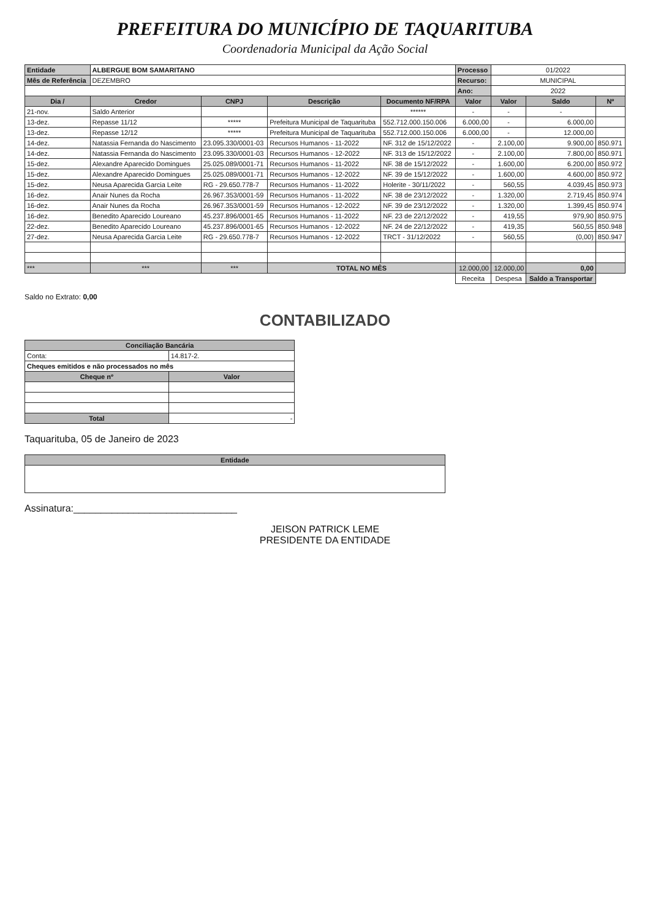PREFEITURA DO MUNICÍPIO DE TAQUARITUBA
Coordenadoria Municipal da Ação Social
| Entidade | ALBERGUE BOM SAMARITANO | | | | Processo | 01/2022 | | |
| Mês de Referência | DEZEMBRO | | | | Recurso: | MUNICIPAL | | |
| | | | | | Ano: | 2022 | | |
| Dia / | Credor | CNPJ | Descrição | Documento NF/RPA | Valor | Valor | Saldo | Nº |
| 21-nov. | Saldo Anterior | | | ****** | - | - | - | |
| 13-dez. | Repasse 11/12 | ***** | Prefeitura Municipal de Taquarituba | 552.712.000.150.006 | 6.000,00 | - | 6.000,00 | |
| 13-dez. | Repasse 12/12 | ***** | Prefeitura Municipal de Taquarituba | 552.712.000.150.006 | 6.000,00 | - | 12.000,00 | |
| 14-dez. | Natassia Fernanda do Nascimento | 23.095.330/0001-03 | Recursos Humanos - 11-2022 | NF. 312 de 15/12/2022 | - | 2.100,00 | 9.900,00 | 850.971 |
| 14-dez. | Natassia Fernanda do Nascimento | 23.095.330/0001-03 | Recursos Humanos - 12-2022 | NF. 313 de 15/12/2022 | - | 2.100,00 | 7.800,00 | 850.971 |
| 15-dez. | Alexandre Aparecido Domingues | 25.025.089/0001-71 | Recursos Humanos - 11-2022 | NF. 38 de 15/12/2022 | - | 1.600,00 | 6.200,00 | 850.972 |
| 15-dez. | Alexandre Aparecido Domingues | 25.025.089/0001-71 | Recursos Humanos - 12-2022 | NF. 39 de 15/12/2022 | - | 1.600,00 | 4.600,00 | 850.972 |
| 15-dez. | Neusa Aparecida Garcia Leite | RG - 29.650.778-7 | Recursos Humanos - 11-2022 | Holerite - 30/11/2022 | - | 560,55 | 4.039,45 | 850.973 |
| 16-dez. | Anair Nunes da Rocha | 26.967.353/0001-59 | Recursos Humanos - 11-2022 | NF. 38 de 23/12/2022 | - | 1.320,00 | 2.719,45 | 850.974 |
| 16-dez. | Anair Nunes da Rocha | 26.967.353/0001-59 | Recursos Humanos - 12-2022 | NF. 39 de 23/12/2022 | - | 1.320,00 | 1.399,45 | 850.974 |
| 16-dez. | Benedito Aparecido Loureano | 45.237.896/0001-65 | Recursos Humanos - 11-2022 | NF. 23 de 22/12/2022 | - | 419,55 | 979,90 | 850.975 |
| 22-dez. | Benedito Aparecido Loureano | 45.237.896/0001-65 | Recursos Humanos - 12-2022 | NF. 24 de 22/12/2022 | - | 419,35 | 560,55 | 850.948 |
| 27-dez. | Neusa Aparecida Garcia Leite | RG - 29.650.778-7 | Recursos Humanos - 12-2022 | TRCT - 31/12/2022 | - | 560,55 | (0,00) | 850.947 |
| *** | *** | *** | TOTAL NO MÊS | | 12.000,00 | 12.000,00 | 0,00 | |
| | | | | | Receita | Despesa | Saldo a Transportar | |
Saldo no Extrato: 0,00
CONTABILIZADO
| Conciliação Bancária | |
| --- | --- |
| Conta: | 14.817-2. |
| Cheques emitidos e não processados no mês | |
| Cheque nº | Valor |
| Total | - |
Taquarituba, 05 de Janeiro de 2023
| Entidade |
| --- |
Assinatura:______________________________
JEISON PATRICK LEME
PRESIDENTE DA ENTIDADE